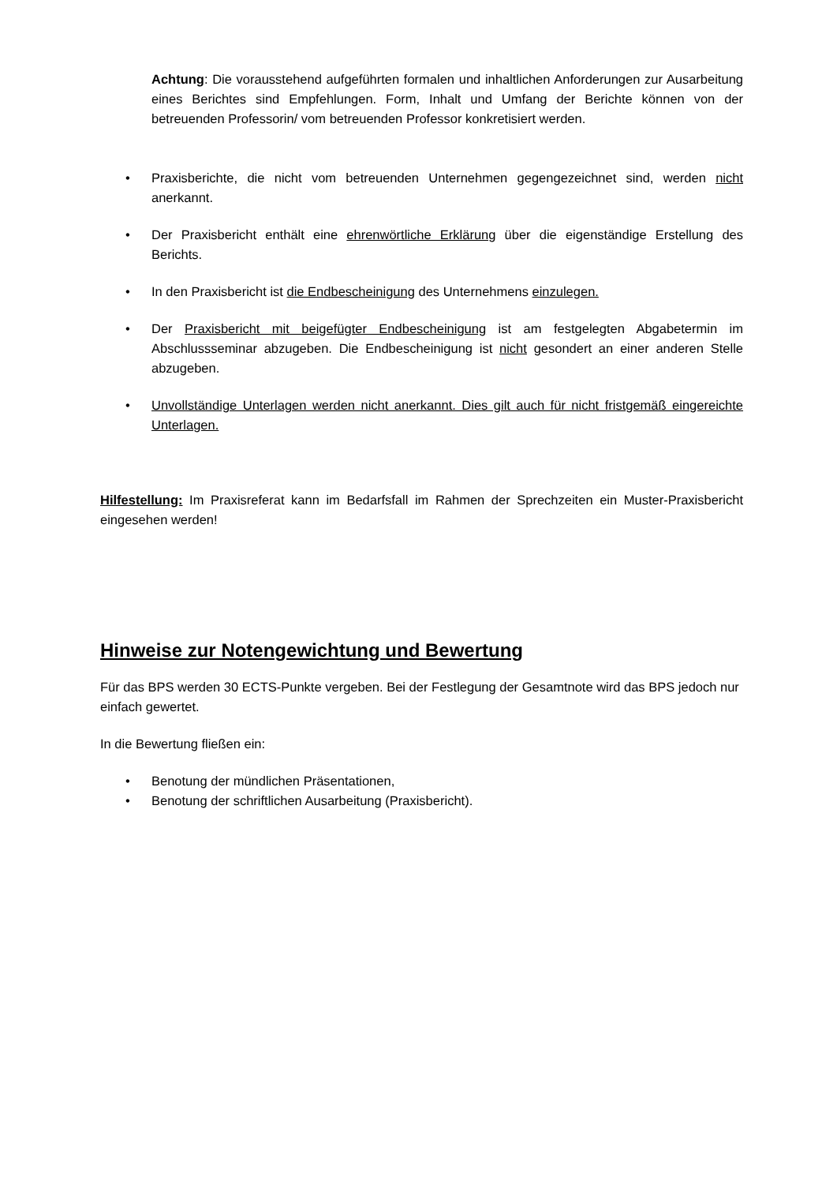Achtung: Die vorausstehend aufgeführten formalen und inhaltlichen Anforderungen zur Ausarbeitung eines Berichtes sind Empfehlungen. Form, Inhalt und Umfang der Berichte können von der betreuenden Professorin/ vom betreuenden Professor konkretisiert werden.
• Praxisberichte, die nicht vom betreuenden Unternehmen gegengezeichnet sind, werden nicht anerkannt.
• Der Praxisbericht enthält eine ehrenwörtliche Erklärung über die eigenständige Erstellung des Berichts.
• In den Praxisbericht ist die Endbescheinigung des Unternehmens einzulegen.
• Der Praxisbericht mit beigefügter Endbescheinigung ist am festgelegten Abgabetermin im Abschlussseminar abzugeben. Die Endbescheinigung ist nicht gesondert an einer anderen Stelle abzugeben.
• Unvollständige Unterlagen werden nicht anerkannt. Dies gilt auch für nicht fristgemäß eingereichte Unterlagen.
Hilfestellung: Im Praxisreferat kann im Bedarfsfall im Rahmen der Sprechzeiten ein Muster-Praxisbericht eingesehen werden!
Hinweise zur Notengewichtung und Bewertung
Für das BPS werden 30 ECTS-Punkte vergeben. Bei der Festlegung der Gesamtnote wird das BPS jedoch nur einfach gewertet.
In die Bewertung fließen ein:
• Benotung der mündlichen Präsentationen,
• Benotung der schriftlichen Ausarbeitung (Praxisbericht).